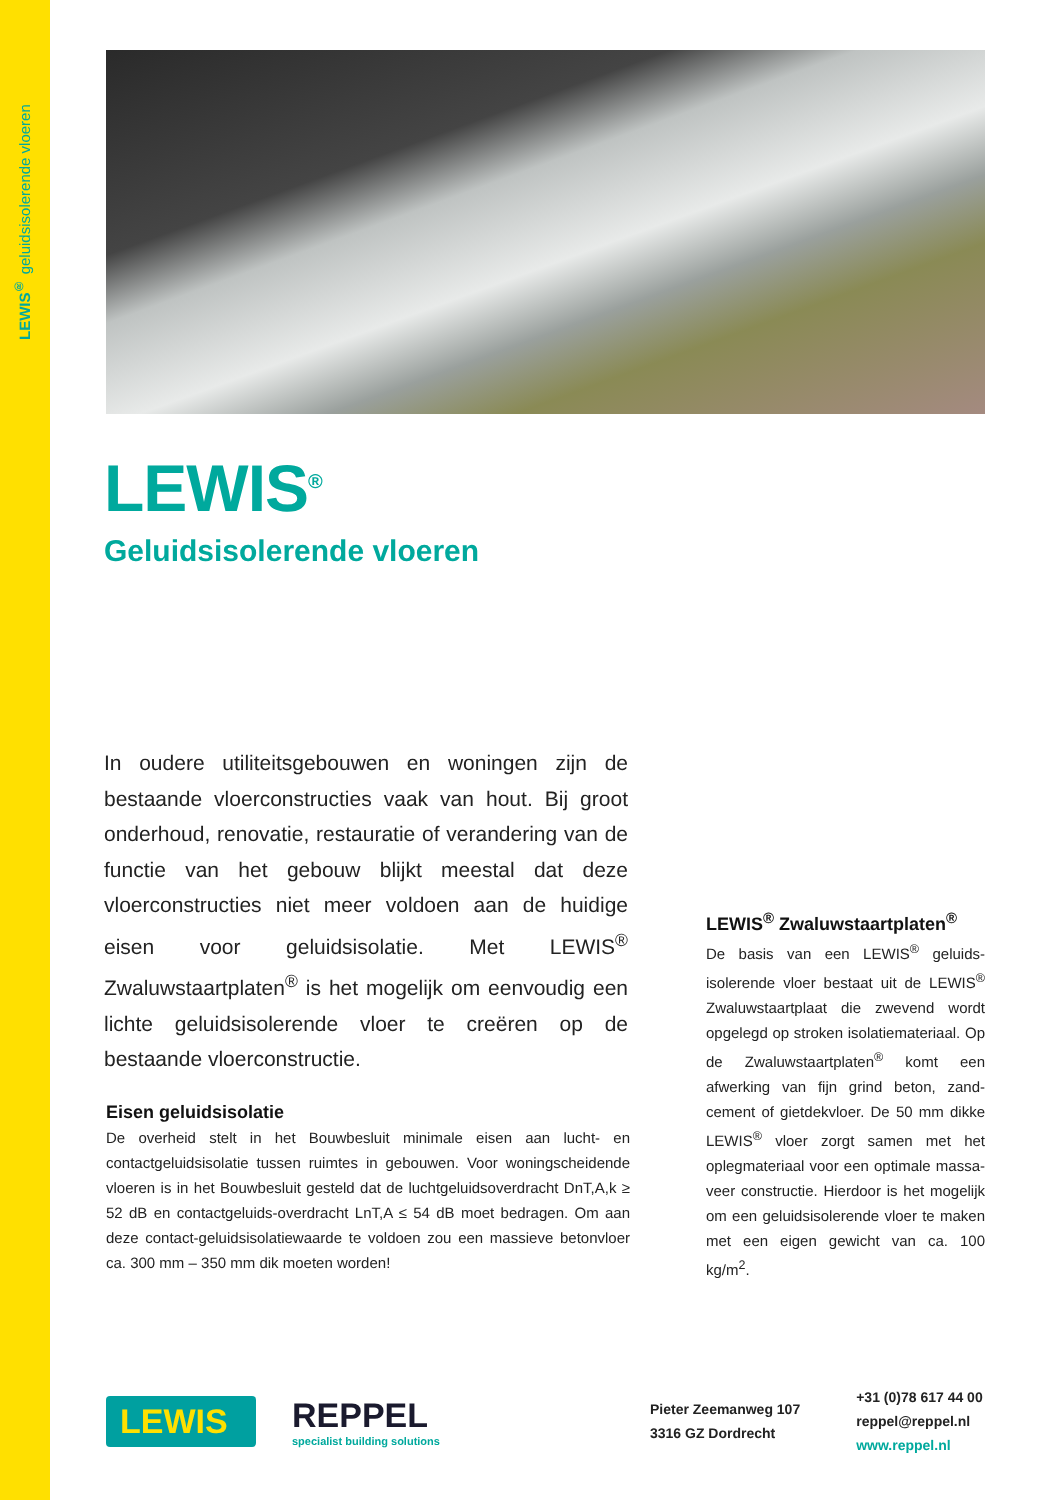LEWIS<sup>®</sup> geluidsisolerende vloeren
LEWIS<sup>®</sup>
Geluidsisolerende vloeren
In oudere utiliteitsgebouwen en woningen zijn de bestaande vloerconstructies vaak van hout. Bij groot onderhoud, renovatie, restauratie of verandering van de functie van het gebouw blijkt meestal dat deze vloerconstructies niet meer voldoen aan de huidige eisen voor geluidsisolatie. Met LEWIS<sup>®</sup> Zwaluwstaartplaten<sup>®</sup> is het mogelijk om eenvoudig een lichte geluidsisolerende vloer te creëren op de bestaande vloerconstructie.
Eisen geluidsisolatie
De overheid stelt in het Bouwbesluit minimale eisen aan lucht- en contactgeluidsisolatie tussen ruimtes in gebouwen. Voor woningscheidende vloeren is in het Bouwbesluit gesteld dat de luchtgeluidsoverdracht DnT,A,k ≥ 52 dB en contactgeluids-overdracht LnT,A ≤ 54 dB moet bedragen. Om aan deze contact-geluidsisolatiewaarde te voldoen zou een massieve betonvloer ca. 300 mm – 350 mm dik moeten worden!
LEWIS<sup>®</sup> Zwaluwstaartplaten<sup>®</sup>
De basis van een LEWIS<sup>®</sup> geluids-isolerende vloer bestaat uit de LEWIS<sup>®</sup> Zwaluwstaartplaat die zwevend wordt opgelegd op stroken isolatiemateriaal. Op de Zwaluwstaartplaten<sup>®</sup> komt een afwerking van fijn grind beton, zand-cement of gietdekvloer. De 50 mm dikke LEWIS<sup>®</sup> vloer zorgt samen met het oplegmateriaal voor een optimale massa-veer constructie. Hierdoor is het mogelijk om een geluidsisolerende vloer te maken met een eigen gewicht van ca. 100 kg/m<sup>2</sup>.
LEWIS
REPPEL
specialist building solutions
Pieter Zeemanweg 107
3316 GZ Dordrecht
+31 (0)78 617 44 00
reppel@reppel.nl
www.reppel.nl